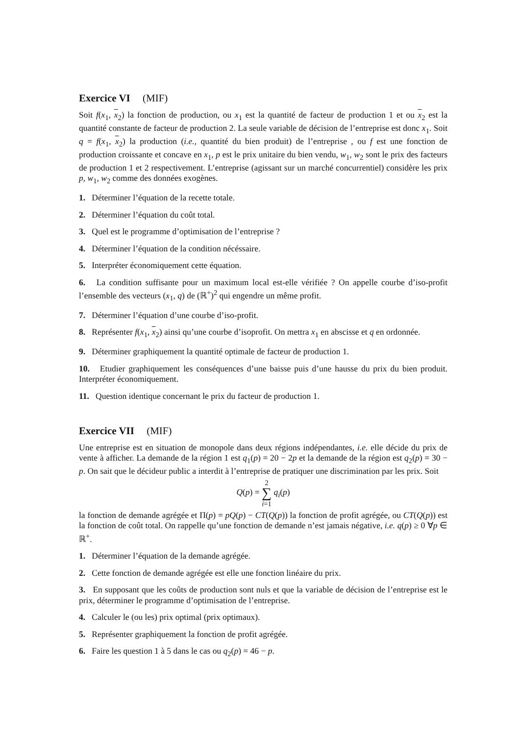Exercice VI (MIF)
Soit f(x<sub>1</sub>, x<sub>2</sub>) la fonction de production, ou x<sub>1</sub> est la quantité de facteur de production 1 et ou x<sub>2</sub> est la quantité constante de facteur de production 2. La seule variable de décision de l’entreprise est donc x<sub>1</sub>. Soit q = f(x<sub>1</sub>, x<sub>2</sub>) la production (i.e., quantité du bien produit) de l’entreprise , ou f est une fonction de production croissante et concave en x<sub>1</sub>, p est le prix unitaire du bien vendu, w<sub>1</sub>, w<sub>2</sub> sont le prix des facteurs de production 1 et 2 respectivement. L’entreprise (agissant sur un marché concurrentiel) considère les prix p, w<sub>1</sub>, w<sub>2</sub> comme des données exogènes.
1. Déterminer l’équation de la recette totale.
2. Déterminer l’équation du coût total.
3. Quel est le programme d’optimisation de l’entreprise ?
4. Déterminer l’équation de la condition nécéssaire.
5. Interpréter économiquement cette équation.
6. La condition suffisante pour un maximum local est-elle vérifiée ? On appelle courbe d’iso-profit l’ensemble des vecteurs (x<sub>1</sub>, q) de (ℝ<sup>+</sup>)<sup>2</sup> qui engendre un même profit.
7. Déterminer l’équation d’une courbe d’iso-profit.
8. Représenter f(x<sub>1</sub>, x<sub>2</sub>) ainsi qu’une courbe d’isoprofit. On mettra x<sub>1</sub> en abscisse et q en ordonnée.
9. Déterminer graphiquement la quantité optimale de facteur de production 1.
10. Etudier graphiquement les conséquences d’une baisse puis d’une hausse du prix du bien produit. Interpréter économiquement.
11. Question identique concernant le prix du facteur de production 1.
Exercice VII (MIF)
Une entreprise est en situation de monopole dans deux régions indépendantes, i.e. elle décide du prix de vente à afficher. La demande de la région 1 est q<sub>1</sub>(p) = 20 − 2p et la demande de la région est q<sub>2</sub>(p) = 30 − p. On sait que le décideur public a interdit à l’entreprise de pratiquer une discrimination par les prix. Soit
Q(p) = 2
∑
i=1 q<sub>i</sub>(p)
la fonction de demande agrégée et Π(p) = pQ(p) − CT(Q(p)) la fonction de profit agrégée, ou CT(Q(p)) est la fonction de coût total. On rappelle qu’une fonction de demande n’est jamais négative, i.e. q(p) ≥ 0 ∀p ∈ ℝ<sup>+</sup>.
1. Déterminer l’équation de la demande agrégée.
2. Cette fonction de demande agrégée est elle une fonction linéaire du prix.
3. En supposant que les coûts de production sont nuls et que la variable de décision de l’entreprise est le prix, déterminer le programme d’optimisation de l’entreprise.
4. Calculer le (ou les) prix optimal (prix optimaux).
5. Représenter graphiquement la fonction de profit agrégée.
6. Faire les question 1 à 5 dans le cas ou q<sub>2</sub>(p) = 46 − p.